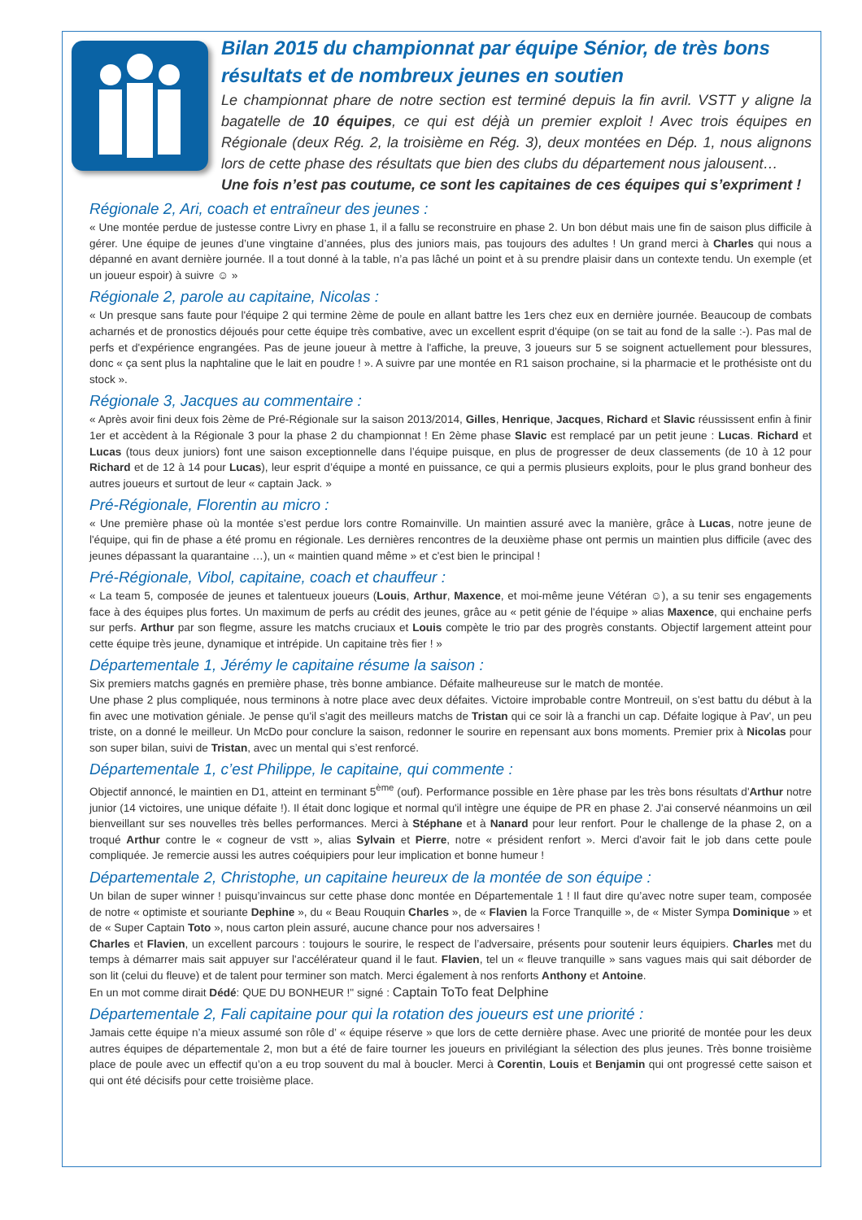Bilan 2015 du championnat par équipe Sénior, de très bons résultats et de nombreux jeunes en soutien
Le championnat phare de notre section est terminé depuis la fin avril. VSTT y aligne la bagatelle de 10 équipes, ce qui est déjà un premier exploit ! Avec trois équipes en Régionale (deux Rég. 2, la troisième en Rég. 3), deux montées en Dép. 1, nous alignons lors de cette phase des résultats que bien des clubs du département nous jalousent…
Une fois n’est pas coutume, ce sont les capitaines de ces équipes qui s’expriment !
Régionale 2, Ari, coach et entraîneur des jeunes :
« Une montée perdue de justesse contre Livry en phase 1, il a fallu se reconstruire en phase 2. Un bon début mais une fin de saison plus difficile à gérer. Une équipe de jeunes d’une vingtaine d’années, plus des juniors mais, pas toujours des adultes ! Un grand merci à Charles qui nous a dépanné en avant dernière journée. Il a tout donné à la table, n’a pas lâché un point et à su prendre plaisir dans un contexte tendu. Un exemple (et un joueur espoir) à suivre ☺ »
Régionale 2, parole au capitaine, Nicolas :
« Un presque sans faute pour l'équipe 2 qui termine 2ème de poule en allant battre les 1ers chez eux en dernière journée. Beaucoup de combats acharnés et de pronostics déjoués pour cette équipe très combative, avec un excellent esprit d'équipe (on se tait au fond de la salle :-). Pas mal de perfs et d'expérience engrangées. Pas de jeune joueur à mettre à l'affiche, la preuve, 3 joueurs sur 5 se soignent actuellement pour blessures, donc « ça sent plus la naphtaline que le lait en poudre ! ». A suivre par une montée en R1 saison prochaine, si la pharmacie et le prothésiste ont du stock ».
Régionale 3, Jacques au commentaire :
« Après avoir fini deux fois 2ème de Pré-Régionale sur la saison 2013/2014, Gilles, Henrique, Jacques, Richard et Slavic réussissent enfin à finir 1er et accèdent à la Régionale 3 pour la phase 2 du championnat ! En 2ème phase Slavic est remplacé par un petit jeune : Lucas. Richard et Lucas (tous deux juniors) font une saison exceptionnelle dans l’équipe puisque, en plus de progresser de deux classements (de 10 à 12 pour Richard et de 12 à 14 pour Lucas), leur esprit d’équipe a monté en puissance, ce qui a permis plusieurs exploits, pour le plus grand bonheur des autres joueurs et surtout de leur « captain Jack. »
Pré-Régionale, Florentin au micro :
« Une première phase où la montée s’est perdue lors contre Romainville. Un maintien assuré avec la manière, grâce à Lucas, notre jeune de l'équipe, qui fin de phase a été promu en régionale. Les dernières rencontres de la deuxième phase ont permis un maintien plus difficile (avec des jeunes dépassant la quarantaine …), un « maintien quand même » et c'est bien le principal !
Pré-Régionale, Vibol, capitaine, coach et chauffeur :
« La team 5, composée de jeunes et talentueux joueurs (Louis, Arthur, Maxence, et moi-même jeune Vétéran ☺), a su tenir ses engagements face à des équipes plus fortes. Un maximum de perfs au crédit des jeunes, grâce au « petit génie de l'équipe » alias Maxence, qui enchaine perfs sur perfs. Arthur par son flegme, assure les matchs cruciaux et Louis compète le trio par des progrès constants. Objectif largement atteint pour cette équipe très jeune, dynamique et intrépide. Un capitaine très fier ! »
Départementale 1, Jérémy le capitaine résume la saison :
Six premiers matchs gagnés en première phase, très bonne ambiance. Défaite malheureuse sur le match de montée.
Une phase 2 plus compliquée, nous terminons à notre place avec deux défaites. Victoire improbable contre Montreuil, on s'est battu du début à la fin avec une motivation géniale. Je pense qu'il s'agit des meilleurs matchs de Tristan qui ce soir là a franchi un cap. Défaite logique à Pav', un peu triste, on a donné le meilleur. Un McDo pour conclure la saison, redonner le sourire en repensant aux bons moments. Premier prix à Nicolas pour son super bilan, suivi de Tristan, avec un mental qui s’est renforcé.
Départementale 1, c’est Philippe, le capitaine, qui commente :
Objectif annoncé, le maintien en D1, atteint en terminant 5<sup>ème</sup> (ouf). Performance possible en 1ère phase par les très bons résultats d'Arthur notre junior (14 victoires, une unique défaite !). Il était donc logique et normal qu'il intègre une équipe de PR en phase 2. J'ai conservé néanmoins un œil bienveillant sur ses nouvelles très belles performances. Merci à Stéphane et à Nanard pour leur renfort. Pour le challenge de la phase 2, on a troqué Arthur contre le « cogneur de vstt », alias Sylvain et Pierre, notre « président renfort ». Merci d'avoir fait le job dans cette poule compliquée. Je remercie aussi les autres coéquipiers pour leur implication et bonne humeur !
Départementale 2, Christophe, un capitaine heureux de la montée de son équipe :
Un bilan de super winner ! puisqu’invaincus sur cette phase donc montée en Départementale 1 ! Il faut dire qu’avec notre super team, composée de notre « optimiste et souriante Dephine », du « Beau Rouquin Charles », de « Flavien la Force Tranquille », de « Mister Sympa Dominique » et de « Super Captain Toto », nous carton plein assuré, aucune chance pour nos adversaires !
Charles et Flavien, un excellent parcours : toujours le sourire, le respect de l’adversaire, présents pour soutenir leurs équipiers. Charles met du temps à démarrer mais sait appuyer sur l'accélérateur quand il le faut. Flavien, tel un « fleuve tranquille » sans vagues mais qui sait déborder de son lit (celui du fleuve) et de talent pour terminer son match. Merci également à nos renforts Anthony et Antoine.
En un mot comme dirait Dédé: QUE DU BONHEUR !" signé : Captain ToTo feat Delphine
Départementale 2, Fali capitaine pour qui la rotation des joueurs est une priorité :
Jamais cette équipe n’a mieux assumé son rôle d’ « équipe réserve » que lors de cette dernière phase. Avec une priorité de montée pour les deux autres équipes de départementale 2, mon but a été de faire tourner les joueurs en privilégiant la sélection des plus jeunes. Très bonne troisième place de poule avec un effectif qu’on a eu trop souvent du mal à boucler. Merci à Corentin, Louis et Benjamin qui ont progressé cette saison et qui ont été décisifs pour cette troisième place.